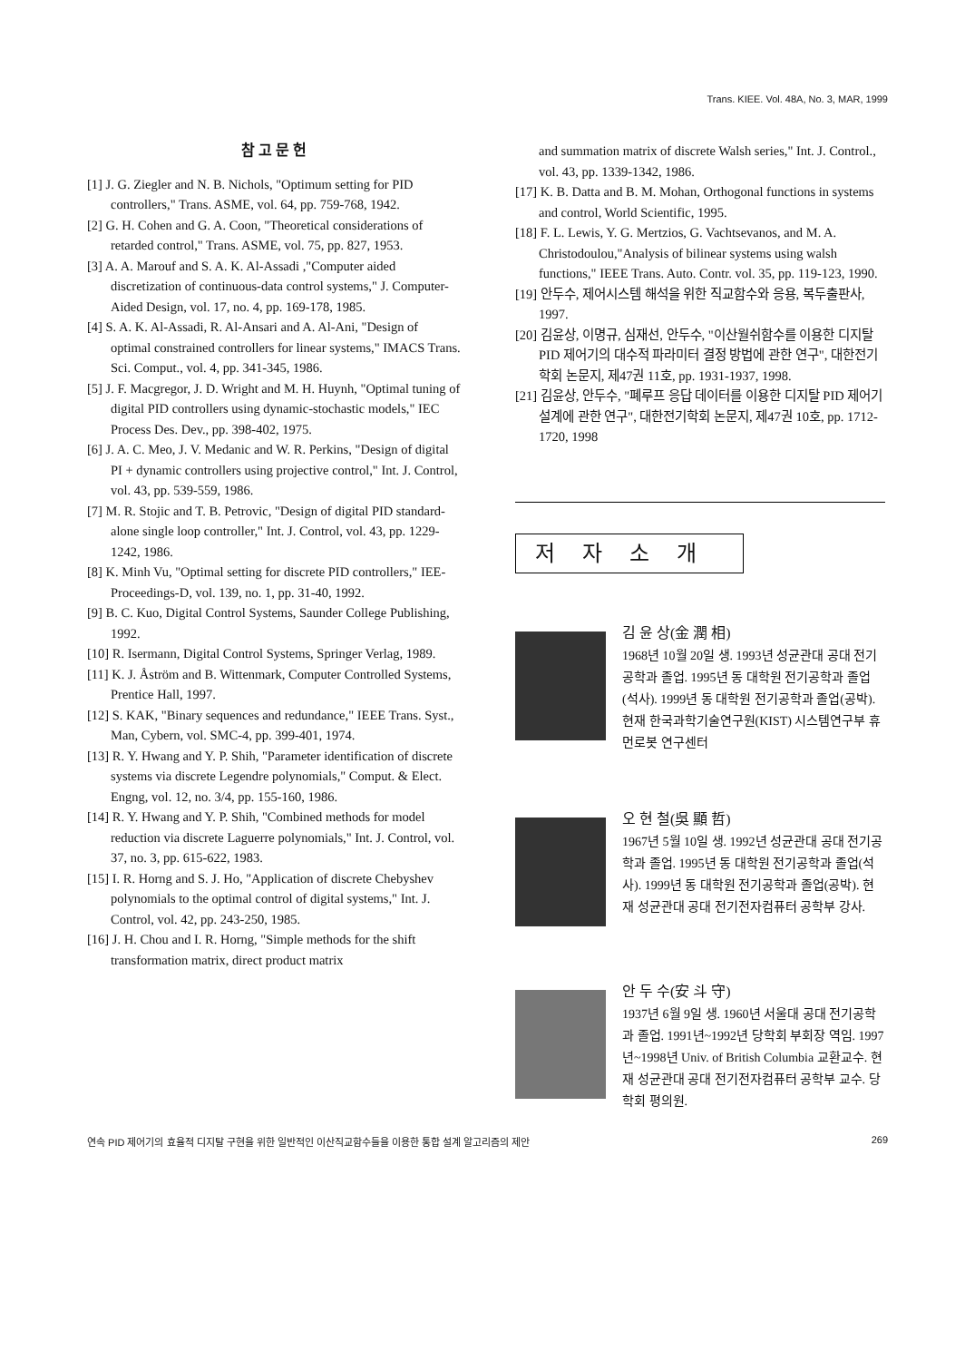Trans. KIEE. Vol. 48A, No. 3, MAR, 1999
참 고 문 헌
[1] J. G. Ziegler and N. B. Nichols, "Optimum setting for PID controllers," Trans. ASME, vol. 64, pp. 759-768, 1942.
[2] G. H. Cohen and G. A. Coon, "Theoretical considerations of retarded control," Trans. ASME, vol. 75, pp. 827, 1953.
[3] A. A. Marouf and S. A. K. Al-Assadi ,"Computer aided discretization of continuous-data control systems," J. Computer-Aided Design, vol. 17, no. 4, pp. 169-178, 1985.
[4] S. A. K. Al-Assadi, R. Al-Ansari and A. Al-Ani, "Design of optimal constrained controllers for linear systems," IMACS Trans. Sci. Comput., vol. 4, pp. 341-345, 1986.
[5] J. F. Macgregor, J. D. Wright and M. H. Huynh, "Optimal tuning of digital PID controllers using dynamic-stochastic models," IEC Process Des. Dev., pp. 398-402, 1975.
[6] J. A. C. Meo, J. V. Medanic and W. R. Perkins, "Design of digital PI + dynamic controllers using projective control," Int. J. Control, vol. 43, pp. 539-559, 1986.
[7] M. R. Stojic and T. B. Petrovic, "Design of digital PID standard-alone single loop controller," Int. J. Control, vol. 43, pp. 1229-1242, 1986.
[8] K. Minh Vu, "Optimal setting for discrete PID controllers," IEE-Proceedings-D, vol. 139, no. 1, pp. 31-40, 1992.
[9] B. C. Kuo, Digital Control Systems, Saunder College Publishing, 1992.
[10] R. Isermann, Digital Control Systems, Springer Verlag, 1989.
[11] K. J. Åström and B. Wittenmark, Computer Controlled Systems, Prentice Hall, 1997.
[12] S. KAK, "Binary sequences and redundance," IEEE Trans. Syst., Man, Cybern, vol. SMC-4, pp. 399-401, 1974.
[13] R. Y. Hwang and Y. P. Shih, "Parameter identification of discrete systems via discrete Legendre polynomials," Comput. & Elect. Engng, vol. 12, no. 3/4, pp. 155-160, 1986.
[14] R. Y. Hwang and Y. P. Shih, "Combined methods for model reduction via discrete Laguerre polynomials," Int. J. Control, vol. 37, no. 3, pp. 615-622, 1983.
[15] I. R. Horng and S. J. Ho, "Application of discrete Chebyshev polynomials to the optimal control of digital systems," Int. J. Control, vol. 42, pp. 243-250, 1985.
[16] J. H. Chou and I. R. Horng, "Simple methods for the shift transformation matrix, direct product matrix
and summation matrix of discrete Walsh series," Int. J. Control., vol. 43, pp. 1339-1342, 1986.
[17] K. B. Datta and B. M. Mohan, Orthogonal functions in systems and control, World Scientific, 1995.
[18] F. L. Lewis, Y. G. Mertzios, G. Vachtsevanos, and M. A. Christodoulou,"Analysis of bilinear systems using walsh functions," IEEE Trans. Auto. Contr. vol. 35, pp. 119-123, 1990.
[19] 안두수, 제어시스템 해석을 위한 직교함수와 응용, 복두출판사, 1997.
[20] 김윤상, 이명규, 심재선, 안두수, "이산월쉬함수를 이용한 디지탈 PID 제어기의 대수적 파라미터 결정 방법에 관한 연구", 대한전기학회 논문지, 제47권 11호, pp. 1931-1937, 1998.
[21] 김윤상, 안두수, "폐루프 응답 데이터를 이용한 디지탈 PID 제어기 설계에 관한 연구", 대한전기학회 논문지, 제47권 10호, pp. 1712-1720, 1998
저자소개
김 윤 상(金 潤 相)
1968년 10월 20일 생. 1993년 성균관대 공대 전기공학과 졸업. 1995년 동 대학원 전기공학과 졸업(석사). 1999년 동 대학원 전기공학과 졸업(공박). 현재 한국과학기술연구원(KIST) 시스템연구부 휴먼로봇 연구센터
오 현 철(吳 顯 哲)
1967년 5월 10일 생. 1992년 성균관대 공대 전기공학과 졸업. 1995년 동 대학원 전기공학과 졸업(석사). 1999년 동 대학원 전기공학과 졸업(공박). 현재 성균관대 공대 전기전자컴퓨터 공학부 강사.
안 두 수(安 斗 守)
1937년 6월 9일 생. 1960년 서울대 공대 전기공학과 졸업. 1991년~1992년 당학회 부회장 역임. 1997년~1998년 Univ. of British Columbia 교환교수. 현재 성균관대 공대 전기전자컴퓨터 공학부 교수. 당학회 평의원.
연속 PID 제어기의 효율적 디지탈 구현을 위한 일반적인 이산직교함수들을 이용한 통합 설계 알고리즘의 제안 269